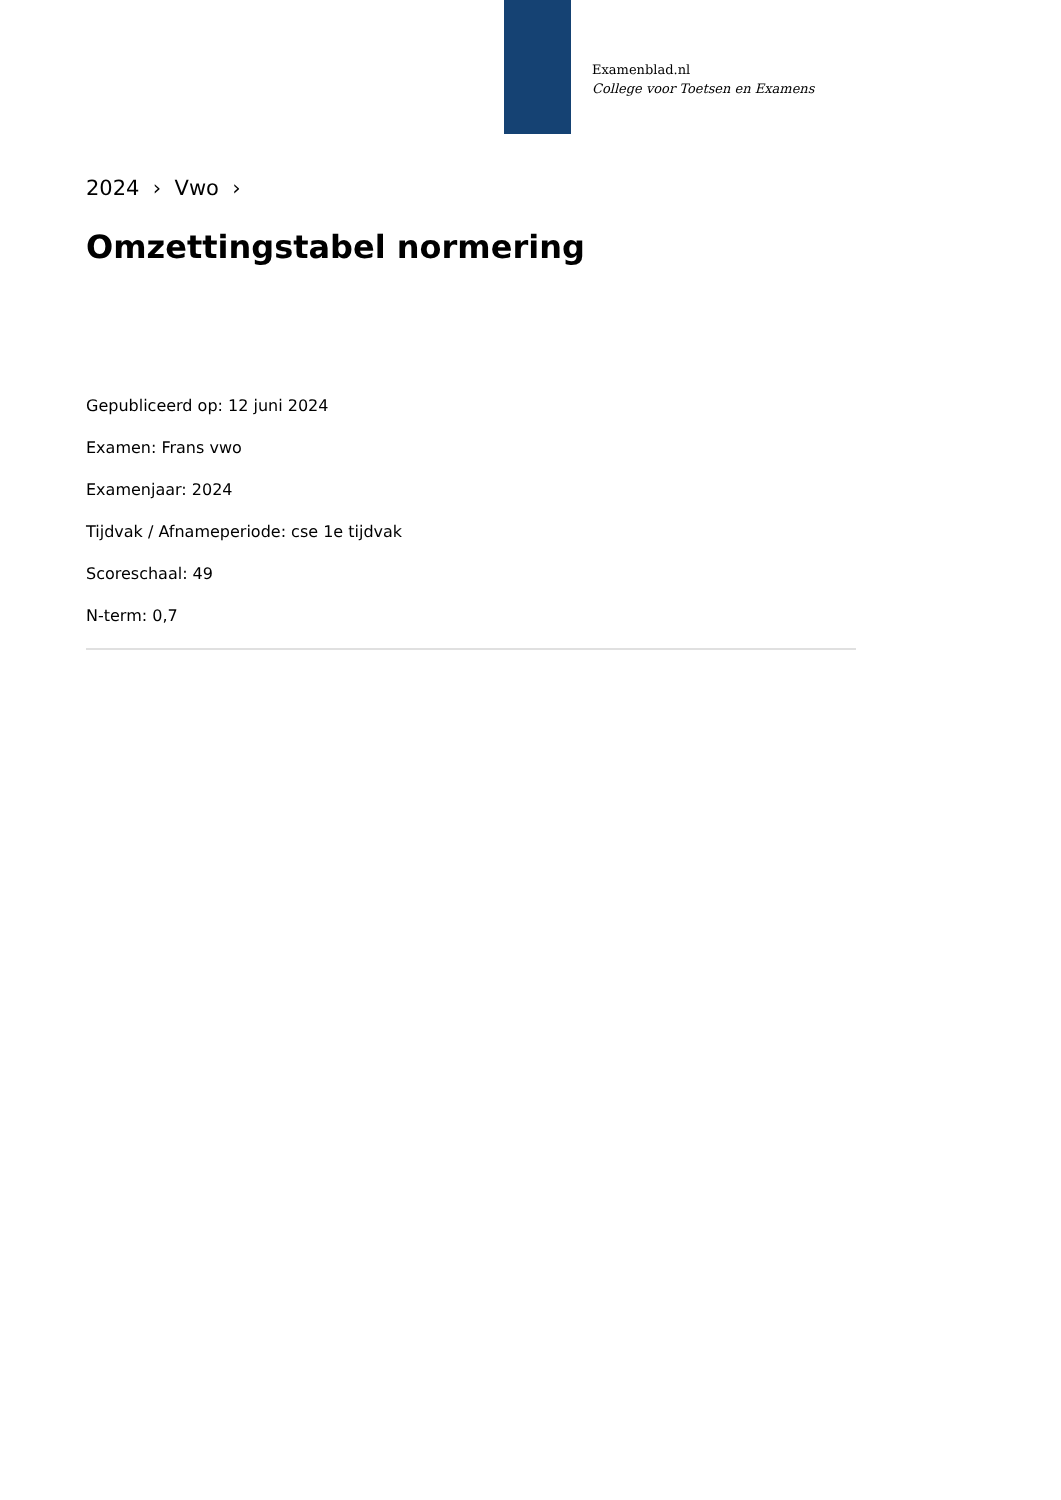Examenblad.nl
College voor Toetsen en Examens
2024 › Vwo ›
Omzettingstabel normering
Gepubliceerd op: 12 juni 2024
Examen: Frans vwo
Examenjaar: 2024
Tijdvak / Afnameperiode: cse 1e tijdvak
Scoreschaal: 49
N-term: 0,7